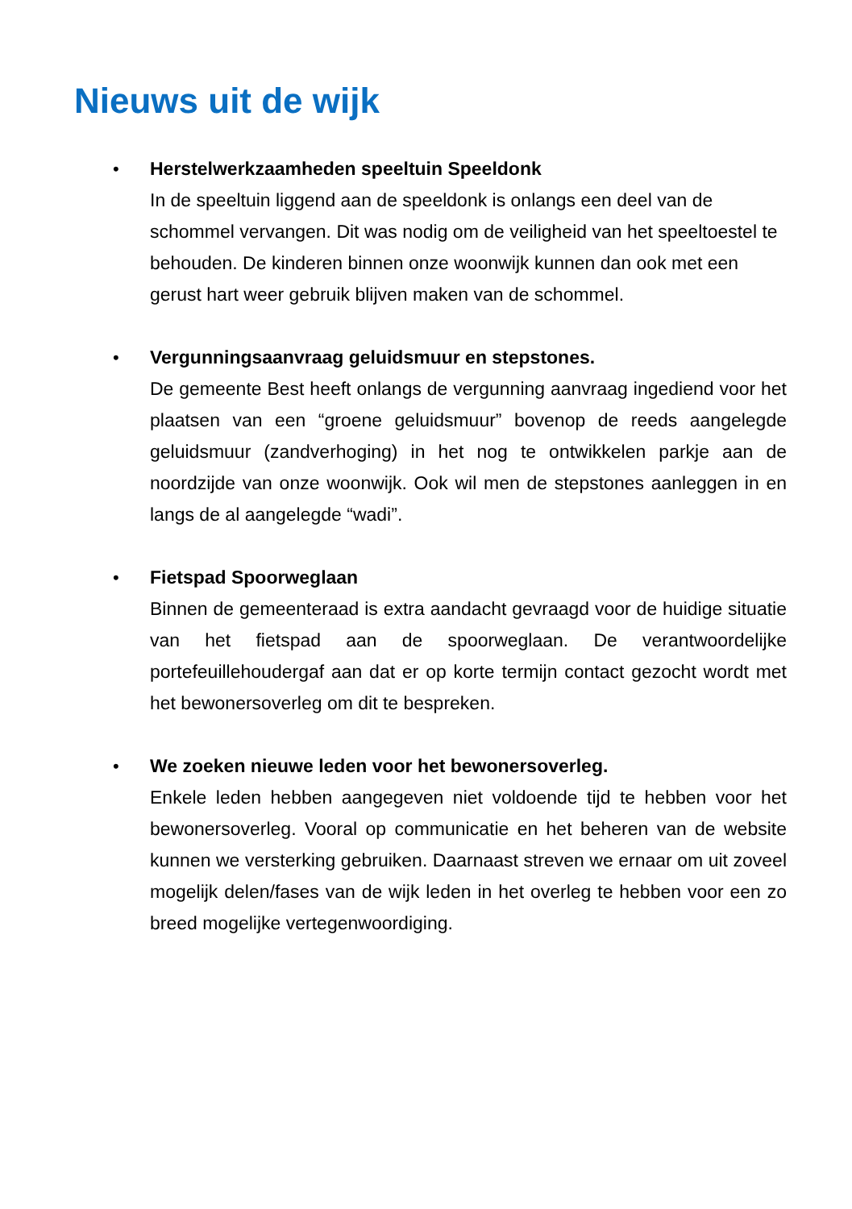Nieuws uit de wijk
• Herstelwerkzaamheden speeltuin Speeldonk
In de speeltuin liggend aan de speeldonk is onlangs een deel van de schommel vervangen. Dit was nodig om de veiligheid van het speeltoestel te behouden. De kinderen binnen onze woonwijk kunnen dan ook met een gerust hart weer gebruik blijven maken van de schommel.
• Vergunningsaanvraag geluidsmuur en stepstones.
De gemeente Best heeft onlangs de vergunning aanvraag ingediend voor het plaatsen van een “groene geluidsmuur” bovenop de reeds aangelegde geluidsmuur (zandverhoging) in het nog te ontwikkelen parkje aan de noordzijde van onze woonwijk. Ook wil men de stepstones aanleggen in en langs de al aangelegde “wadi”.
• Fietspad Spoorweglaan
Binnen de gemeenteraad is extra aandacht gevraagd voor de huidige situatie van het fietspad aan de spoorweglaan. De verantwoordelijke portefeuillehoudergaf aan dat er op korte termijn contact gezocht wordt met het bewonersoverleg om dit te bespreken.
• We zoeken nieuwe leden voor het bewonersoverleg.
Enkele leden hebben aangegeven niet voldoende tijd te hebben voor het bewonersoverleg. Vooral op communicatie en het beheren van de website kunnen we versterking gebruiken. Daarnaast streven we ernaar om uit zoveel mogelijk delen/fases van de wijk leden in het overleg te hebben voor een zo breed mogelijke vertegenwoordiging.